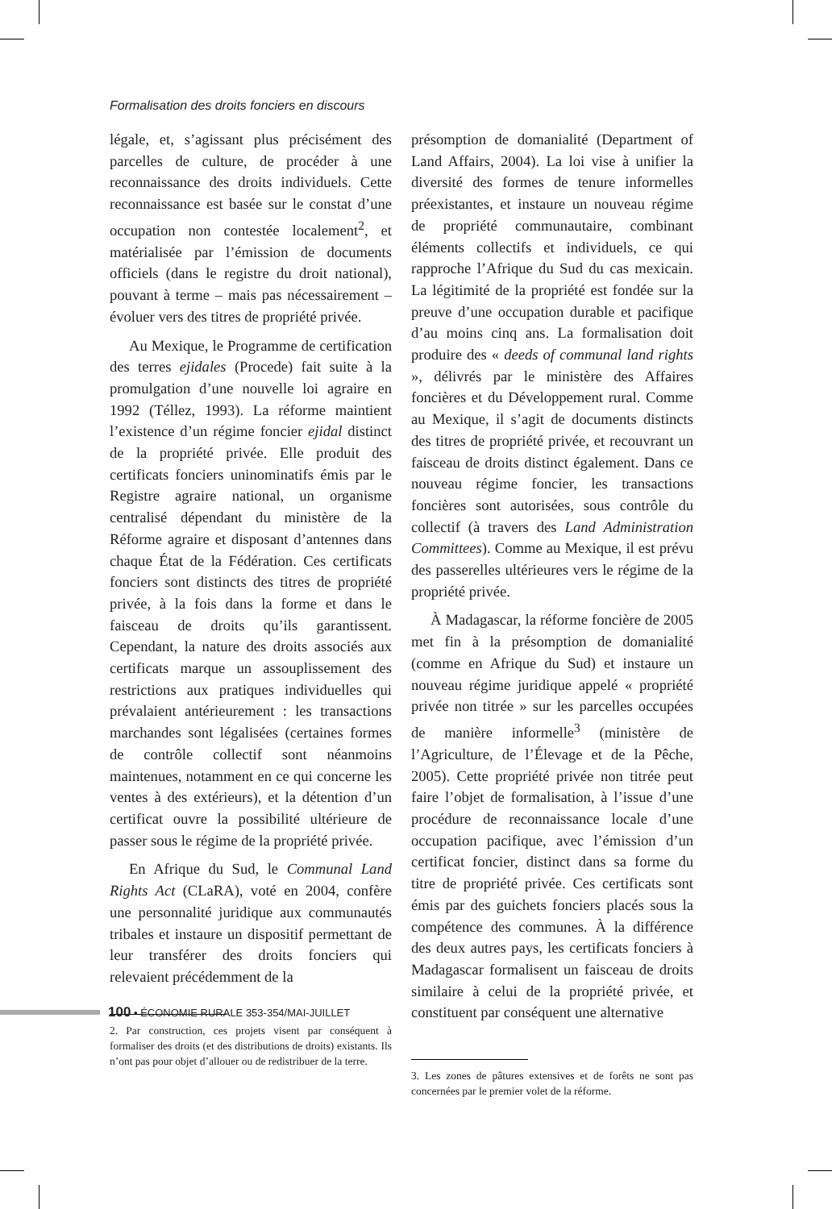Formalisation des droits fonciers en discours
légale, et, s’agissant plus précisément des parcelles de culture, de procéder à une reconnaissance des droits individuels. Cette reconnaissance est basée sur le constat d’une occupation non contestée localement<sup>2</sup>, et matérialisée par l’émission de documents officiels (dans le registre du droit national), pouvant à terme – mais pas nécessairement – évoluer vers des titres de propriété privée.
Au Mexique, le Programme de certification des terres ejidales (Procede) fait suite à la promulgation d’une nouvelle loi agraire en 1992 (Téllez, 1993). La réforme maintient l’existence d’un régime foncier ejidal distinct de la propriété privée. Elle produit des certificats fonciers uninominatifs émis par le Registre agraire national, un organisme centralisé dépendant du ministère de la Réforme agraire et disposant d’antennes dans chaque État de la Fédération. Ces certificats fonciers sont distincts des titres de propriété privée, à la fois dans la forme et dans le faisceau de droits qu’ils garantissent. Cependant, la nature des droits associés aux certificats marque un assouplissement des restrictions aux pratiques individuelles qui prévalaient antérieurement : les transactions marchandes sont légalisées (certaines formes de contrôle collectif sont néanmoins maintenues, notamment en ce qui concerne les ventes à des extérieurs), et la détention d’un certificat ouvre la possibilité ultérieure de passer sous le régime de la propriété privée.
En Afrique du Sud, le Communal Land Rights Act (CLaRA), voté en 2004, confère une personnalité juridique aux communautés tribales et instaure un dispositif permettant de leur transférer des droits fonciers qui relevaient précédemment de la
2. Par construction, ces projets visent par conséquent à formaliser des droits (et des distributions de droits) existants. Ils n’ont pas pour objet d’allouer ou de redistribuer de la terre.
présomption de domanialité (Department of Land Affairs, 2004). La loi vise à unifier la diversité des formes de tenure informelles préexistantes, et instaure un nouveau régime de propriété communautaire, combinant éléments collectifs et individuels, ce qui rapproche l’Afrique du Sud du cas mexicain. La légitimité de la propriété est fondée sur la preuve d’une occupation durable et pacifique d’au moins cinq ans. La formalisation doit produire des « deeds of communal land rights », délivrés par le ministère des Affaires foncières et du Développement rural. Comme au Mexique, il s’agit de documents distincts des titres de propriété privée, et recouvrant un faisceau de droits distinct également. Dans ce nouveau régime foncier, les transactions foncières sont autorisées, sous contrôle du collectif (à travers des Land Administration Committees). Comme au Mexique, il est prévu des passerelles ultérieures vers le régime de la propriété privée.
À Madagascar, la réforme foncière de 2005 met fin à la présomption de domanialité (comme en Afrique du Sud) et instaure un nouveau régime juridique appelé « propriété privée non titrée » sur les parcelles occupées de manière informelle<sup>3</sup> (ministère de l’Agriculture, de l’Élevage et de la Pêche, 2005). Cette propriété privée non titrée peut faire l’objet de formalisation, à l’issue d’une procédure de reconnaissance locale d’une occupation pacifique, avec l’émission d’un certificat foncier, distinct dans sa forme du titre de propriété privée. Ces certificats sont émis par des guichets fonciers placés sous la compétence des communes. À la différence des deux autres pays, les certificats fonciers à Madagascar formalisent un faisceau de droits similaire à celui de la propriété privée, et constituent par conséquent une alternative
3. Les zones de pâtures extensives et de forêts ne sont pas concernées par le premier volet de la réforme.
100 • ÉCONOMIE RURALE 353-354/MAI-JUILLET